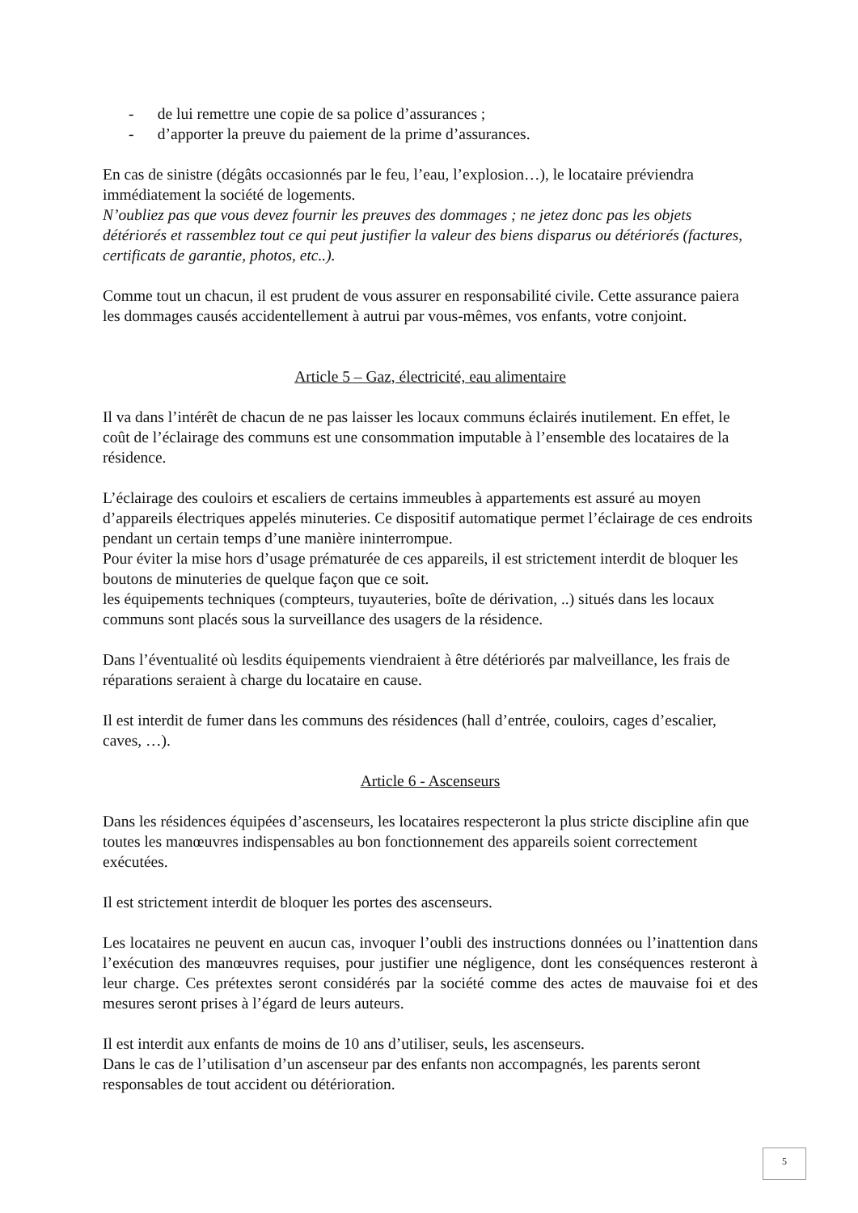- de lui remettre une copie de sa police d’assurances ;
- d’apporter la preuve du paiement de la prime d’assurances.
En cas de sinistre (dégâts occasionnés par le feu, l’eau, l’explosion…), le locataire préviendra immédiatement la société de logements.
N’oubliez pas que vous devez fournir les preuves des dommages ; ne jetez donc pas les objets détériorés et rassemblez tout ce qui peut justifier la valeur des biens disparus ou détériorés (factures, certificats de garantie, photos, etc..).
Comme tout un chacun, il est prudent de vous assurer en responsabilité civile. Cette assurance paiera les dommages causés accidentellement à autrui par vous-mêmes, vos enfants, votre conjoint.
Article 5 – Gaz, électricité, eau alimentaire
Il va dans l’intérêt de chacun de ne pas laisser les locaux communs éclairés inutilement. En effet, le coût de l’éclairage des communs est une consommation imputable à l’ensemble des locataires de la résidence.
L’éclairage des couloirs et escaliers de certains immeubles à appartements est assuré au moyen d’appareils électriques appelés minuteries. Ce dispositif automatique permet l’éclairage de ces endroits pendant un certain temps d’une manière ininterrompue.
Pour éviter la mise hors d’usage prématurée de ces appareils, il est strictement interdit de bloquer les boutons de minuteries de quelque façon que ce soit.
les équipements techniques (compteurs, tuyauteries, boîte de dérivation, ..) situés dans les locaux communs sont placés sous la surveillance des usagers de la résidence.
Dans l’éventualité où lesdits équipements viendraient à être détériorés par malveillance, les frais de réparations seraient à charge du locataire en cause.
Il est interdit de fumer dans les communs des résidences (hall d’entrée, couloirs, cages d’escalier, caves, …).
Article 6 - Ascenseurs
Dans les résidences équipées d’ascenseurs, les locataires respecteront la plus stricte discipline afin que toutes les manœuvres indispensables au bon fonctionnement des appareils soient correctement exécutées.
Il est strictement interdit de bloquer les portes des ascenseurs.
Les locataires ne peuvent en aucun cas, invoquer l’oubli des instructions données ou l’inattention dans l’exécution des manœuvres requises, pour justifier une négligence, dont les conséquences resteront à leur charge. Ces prétextes seront considérés par la société comme des actes de mauvaise foi et des mesures seront prises à l’égard de leurs auteurs.
Il est interdit aux enfants de moins de 10 ans d’utiliser, seuls, les ascenseurs.
Dans le cas de l’utilisation d’un ascenseur par des enfants non accompagnés, les parents seront responsables de tout accident ou détérioration.
5